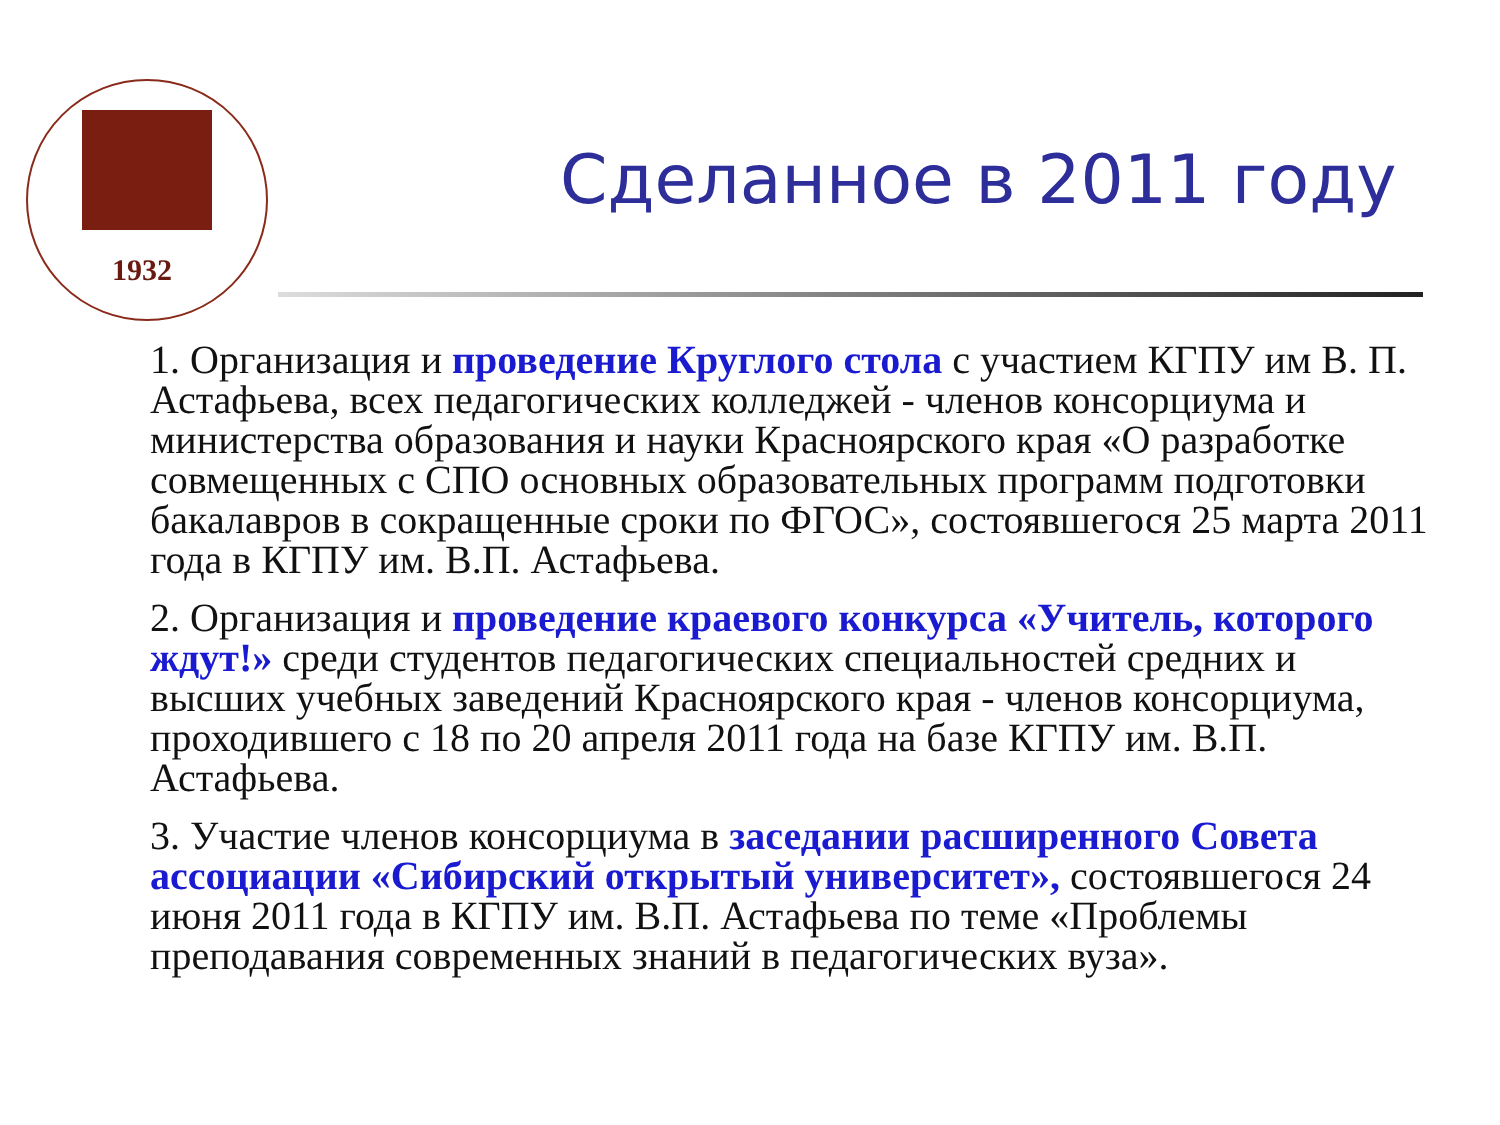1932
Сделанное в 2011 году
1. Организация и проведение Круглого стола с участием КГПУ им В. П. Астафьева, всех педагогических колледжей - членов консорциума и министерства образования и науки Красноярского края «О разработке совмещенных с СПО основных образовательных программ подготовки бакалавров в сокращенные сроки по ФГОС», состоявшегося 25 марта 2011 года в КГПУ им. В.П. Астафьева.
2. Организация и проведение краевого конкурса «Учитель, которого ждут!» среди студентов педагогических специальностей средних и высших учебных заведений Красноярского края - членов консорциума, проходившего с 18 по 20 апреля 2011 года на базе КГПУ им. В.П. Астафьева.
3. Участие членов консорциума в заседании расширенного Совета ассоциации «Сибирский открытый университет», состоявшегося 24 июня 2011 года в КГПУ им. В.П. Астафьева по теме «Проблемы преподавания современных знаний в педагогических вуза».